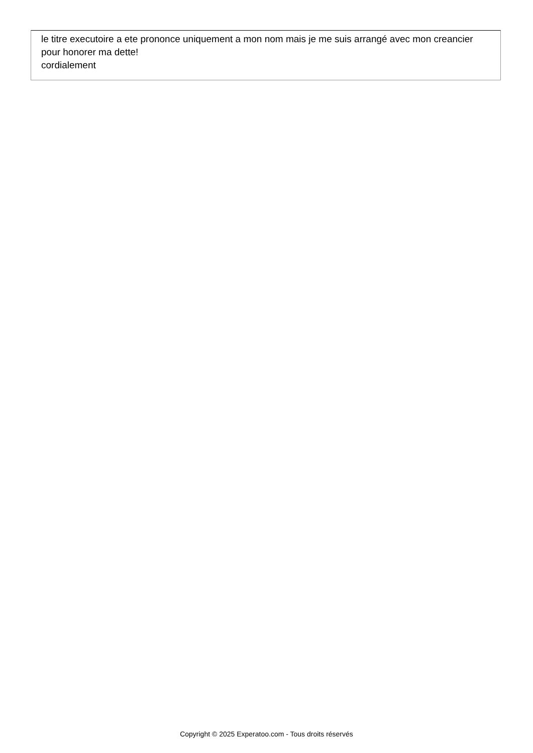le titre executoire a ete prononce uniquement a mon nom mais je me suis arrangé avec mon creancier pour honorer ma dette!
cordialement
Copyright © 2025 Experatoo.com - Tous droits réservés